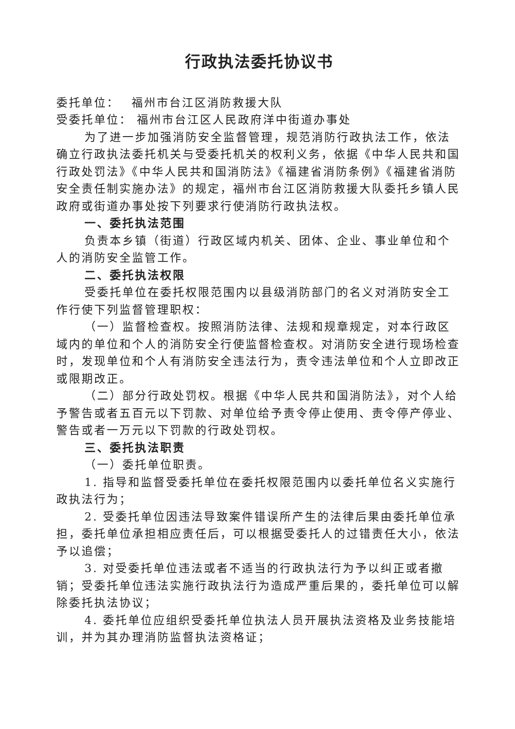行政执法委托协议书
委托单位：　 福州市台江区消防救援大队
受委托单位： 福州市台江区人民政府洋中街道办事处
为了进一步加强消防安全监督管理，规范消防行政执法工作，依法确立行政执法委托机关与受委托机关的权利义务，依据《中华人民共和国行政处罚法》《中华人民共和国消防法》《福建省消防条例》《福建省消防安全责任制实施办法》的规定，福州市台江区消防救援大队委托乡镇人民政府或街道办事处按下列要求行使消防行政执法权。
一、委托执法范围
负责本乡镇（街道）行政区域内机关、团体、企业、事业单位和个人的消防安全监管工作。
二、委托执法权限
受委托单位在委托权限范围内以县级消防部门的名义对消防安全工作行使下列监督管理职权：
（一）监督检查权。按照消防法律、法规和规章规定，对本行政区域内的单位和个人的消防安全行使监督检查权。对消防安全进行现场检查时，发现单位和个人有消防安全违法行为，责令违法单位和个人立即改正或限期改正。
（二）部分行政处罚权。根据《中华人民共和国消防法》，对个人给予警告或者五百元以下罚款、对单位给予责令停止使用、责令停产停业、警告或者一万元以下罚款的行政处罚权。
三、委托执法职责
（一）委托单位职责。
1. 指导和监督受委托单位在委托权限范围内以委托单位名义实施行政执法行为；
2. 受委托单位因违法导致案件错误所产生的法律后果由委托单位承担，委托单位承担相应责任后，可以根据受委托人的过错责任大小，依法予以追偿；
3. 对受委托单位违法或者不适当的行政执法行为予以纠正或者撤销；受委托单位违法实施行政执法行为造成严重后果的，委托单位可以解除委托执法协议；
4. 委托单位应组织受委托单位执法人员开展执法资格及业务技能培训，并为其办理消防监督执法资格证；